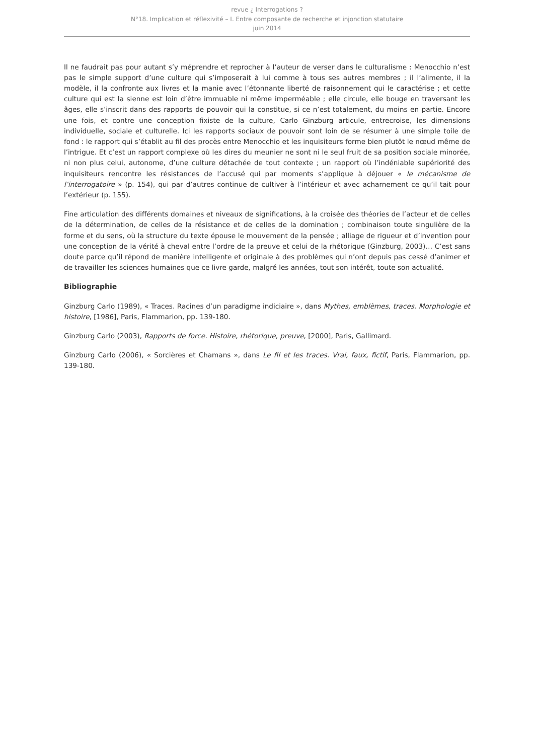revue ¿ Interrogations ?
N°18. Implication et réflexivité – I. Entre composante de recherche et injonction statutaire
juin 2014
Il ne faudrait pas pour autant s’y méprendre et reprocher à l’auteur de verser dans le culturalisme : Menocchio n’est pas le simple support d’une culture qui s’imposerait à lui comme à tous ses autres membres ; il l’alimente, il la modèle, il la confronte aux livres et la manie avec l’étonnante liberté de raisonnement qui le caractérise ; et cette culture qui est la sienne est loin d’être immuable ni même imperméable ; elle circule, elle bouge en traversant les âges, elle s’inscrit dans des rapports de pouvoir qui la constitue, si ce n’est totalement, du moins en partie. Encore une fois, et contre une conception fixiste de la culture, Carlo Ginzburg articule, entrecroise, les dimensions individuelle, sociale et culturelle. Ici les rapports sociaux de pouvoir sont loin de se résumer à une simple toile de fond : le rapport qui s’établit au fil des procès entre Menocchio et les inquisiteurs forme bien plutôt le nœud même de l’intrigue. Et c’est un rapport complexe où les dires du meunier ne sont ni le seul fruit de sa position sociale minorée, ni non plus celui, autonome, d’une culture détachée de tout contexte ; un rapport où l’indéniable supériorité des inquisiteurs rencontre les résistances de l’accusé qui par moments s’applique à déjouer « le mécanisme de l’interrogatoire » (p. 154), qui par d’autres continue de cultiver à l’intérieur et avec acharnement ce qu’il tait pour l’extérieur (p. 155).
Fine articulation des différents domaines et niveaux de significations, à la croisée des théories de l’acteur et de celles de la détermination, de celles de la résistance et de celles de la domination ; combinaison toute singulière de la forme et du sens, où la structure du texte épouse le mouvement de la pensée ; alliage de rigueur et d’invention pour une conception de la vérité à cheval entre l’ordre de la preuve et celui de la rhétorique (Ginzburg, 2003)… C’est sans doute parce qu’il répond de manière intelligente et originale à des problèmes qui n’ont depuis pas cessé d’animer et de travailler les sciences humaines que ce livre garde, malgré les années, tout son intérêt, toute son actualité.
Bibliographie
Ginzburg Carlo (1989), « Traces. Racines d’un paradigme indiciaire », dans Mythes, emblèmes, traces. Morphologie et histoire, [1986], Paris, Flammarion, pp. 139-180.
Ginzburg Carlo (2003), Rapports de force. Histoire, rhétorique, preuve, [2000], Paris, Gallimard.
Ginzburg Carlo (2006), « Sorcières et Chamans », dans Le fil et les traces. Vrai, faux, fictif, Paris, Flammarion, pp. 139-180.